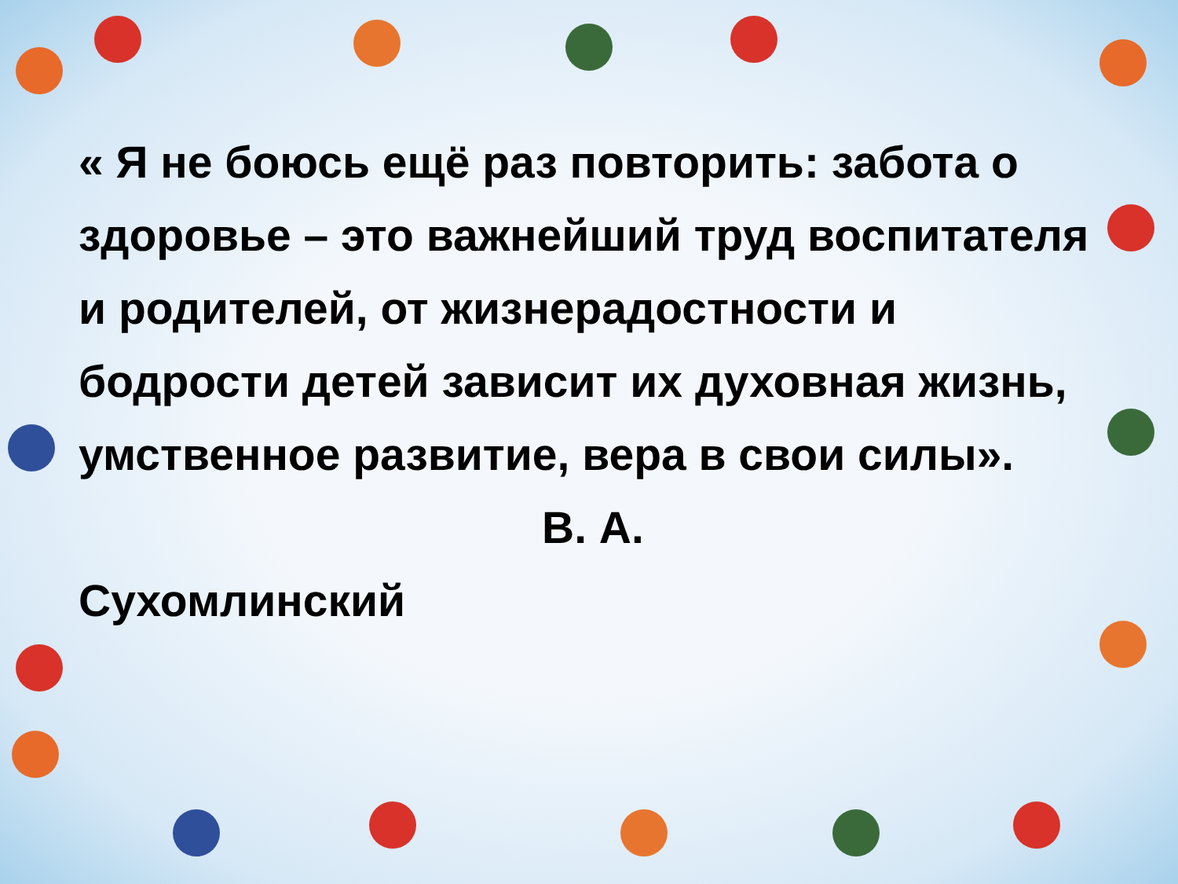« Я не боюсь ещё раз повторить: забота о здоровье – это важнейший труд воспитателя и родителей, от жизнерадостности и бодрости детей зависит их духовная жизнь, умственное развитие, вера в свои силы».
В. А.
Сухомлинский